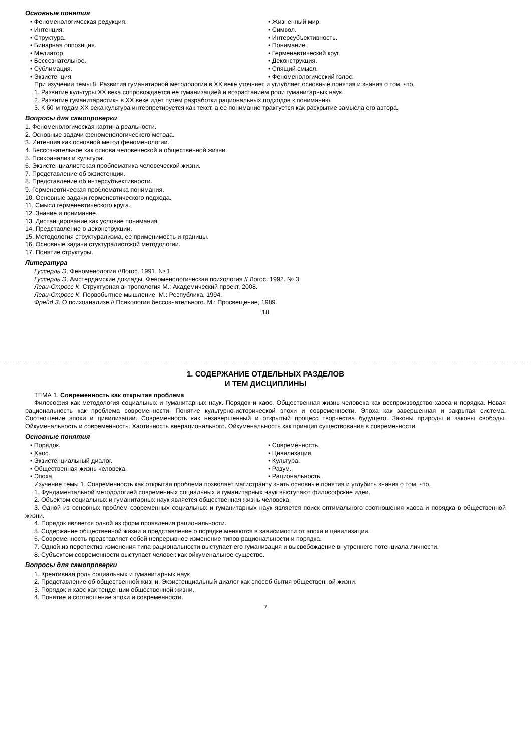Основные понятия
• Феноменологическая редукция.
• Интенция.
• Структура.
• Бинарная оппозиция.
• Медиатор.
• Бессознательное.
• Сублимация.
• Экзистенция.
• Жизненный мир.
• Символ.
• Интерсубъективность.
• Понимание.
• Герменевтический круг.
• Деконструкция.
• Спящий смысл.
• Феноменологический голос.
При изучении темы 8. Развития гуманитарной методологии в XX веке уточняет и углубляет основные понятия и знания о том, что,
1. Развитие культуры XX века сопровождается ее гуманизацией и возрастанием роли гуманитарных наук.
2. Развитие гуманитаристикн в XX веке идет путем разработки рациональных подходов к пониманию.
3. К 60-м годам XX века культура интерпретируется как текст, а ее понимание трактуется как раскрытие замысла его автора.
Вопросы для самопроверки
1. Феноменологическая картина реальности.
2. Основные задачи феноменологического метода.
3. Интенция как основной метод феноменологии.
4. Бессознательное как основа человеческой и общественной жизни.
5. Психоанализ и культура.
6. Экзистенциалистская проблематика человеческой жизни.
7. Представление об экзистенции.
8. Представление об интерсубъективности.
9. Герменевтическая проблематика понимания.
10. Основные задачи герменевтического подхода.
11. Смысл герменевтического круга.
12. Знание и понимание.
13. Дистанцирование как условие понимания.
14. Представление о деконструкции.
15. Методология структурализма, ее применимость и границы.
16. Основные задачи стуктуралистской методологии.
17. Понятие структуры.
Литература
Гуссерль Э. Феноменология //Логос. 1991. № 1.
Гуссерль Э. Амстердамские доклады. Феноменологическая психология // Логос. 1992. № 3.
Леви-Стросс К. Структурная антропология М.: Академический проект, 2008.
Леви-Стросс К. Первобытное мышление. М.: Республика, 1994.
Фрейд З. О психоанализе // Психология бессознательного. М.: Просвещение, 1989.
18
1. СОДЕРЖАНИЕ ОТДЕЛЬНЫХ РАЗДЕЛОВ
И ТЕМ ДИСЦИПЛИНЫ
ТЕМА 1. Современность как открытая проблема
Философия как методология социальных и гуманитарных наук. Порядок и хаос. Общественная жизнь человека как воспроизводство хаоса и порядка. Новая рациональность как проблема современности. Понятие культурно-исторической эпохи и современности. Эпоха как завершенная и закрытая система. Соотношение эпохи и цивилизации. Современность как незавершенный и открытый процесс творчества будущего. Законы природы и законы свободы. Ойкуменальность и современность. Хаотичность внерационального. Ойкуменальность как принцип существования в современности.
Основные понятия
• Порядок.
• Хаос.
• Экзистенциальный диалог.
• Общественная жизнь человека.
• Эпоха.
• Современность.
• Цивилизация.
• Культура.
• Разум.
• Рациональность.
Изучение темы 1. Современность как открытая проблема позволяет магистранту знать основные понятия и углубить знания о том, что,
1. Фундаментальной методологией современных социальных и гуманитарных наук выступают философские идеи.
2. Объектом социальных и гуманитарных наук является общественная жизнь человека.
3. Одной из основных проблем современных социальных и гуманитарных наук является поиск оптимального соотношения хаоса и порядка в общественной жизни.
4. Порядок является одной из форм проявления рациональности.
5. Содержание общественной жизни и представление о порядке меняются в зависимости от эпохи и цивилизации.
6. Современность представляет собой непрерывное изменение типов рациональности и порядка.
7. Одной из перспектив изменения типа рациональности выступает его гуманизация и высвобождение внутреннего потенциала личности.
8. Субъектом современности выступает человек как ойкуменальное существо.
Вопросы для самопроверки
1. Креативная роль социальных и гуманитарных наук.
2. Представление об общественной жизни. Экзистенциальный диалог как способ бытия общественной жизни.
3. Порядок и хаос как тенденции общественной жизни.
4. Понятие и соотношение эпохи и современности.
7